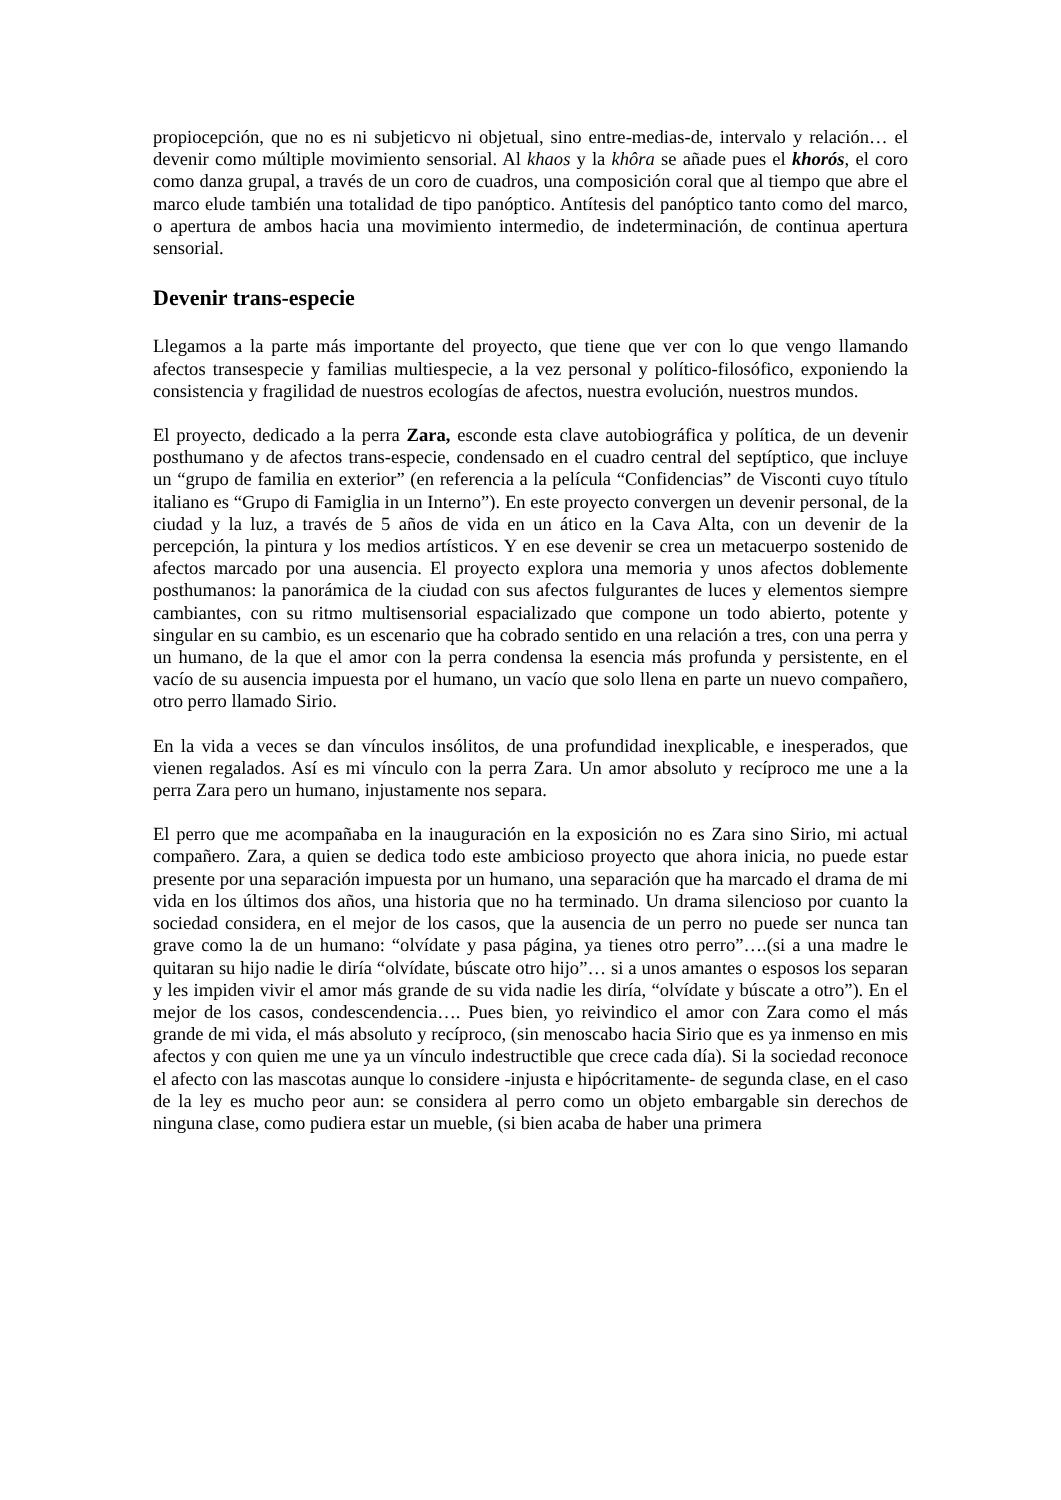propiocepción, que no es ni subjeticvo ni objetual, sino entre-medias-de, intervalo y relación… el devenir como múltiple movimiento sensorial. Al khaos y la khôra se añade pues el khorós, el coro como danza grupal, a través de un coro de cuadros, una composición coral que al tiempo que abre el marco elude también una totalidad de tipo panóptico. Antítesis del panóptico tanto como del marco, o apertura de ambos hacia una movimiento intermedio, de indeterminación, de continua apertura sensorial.
Devenir trans-especie
Llegamos a la parte más importante del proyecto, que tiene que ver con lo que vengo llamando afectos transespecie y familias multiespecie, a la vez personal y político-filosófico, exponiendo la consistencia y fragilidad de nuestros ecologías de afectos, nuestra evolución, nuestros mundos.
El proyecto, dedicado a la perra Zara, esconde esta clave autobiográfica y política, de un devenir posthumano y de afectos trans-especie, condensado en el cuadro central del septíptico, que incluye un “grupo de familia en exterior” (en referencia a la película “Confidencias” de Visconti cuyo título italiano es “Grupo di Famiglia in un Interno”). En este proyecto convergen un devenir personal, de la ciudad y la luz, a través de 5 años de vida en un ático en la Cava Alta, con un devenir de la percepción, la pintura y los medios artísticos. Y en ese devenir se crea un metacuerpo sostenido de afectos marcado por una ausencia. El proyecto explora una memoria y unos afectos doblemente posthumanos: la panorámica de la ciudad con sus afectos fulgurantes de luces y elementos siempre cambiantes, con su ritmo multisensorial espacializado que compone un todo abierto, potente y singular en su cambio, es un escenario que ha cobrado sentido en una relación a tres, con una perra y un humano, de la que el amor con la perra condensa la esencia más profunda y persistente, en el vacío de su ausencia impuesta por el humano, un vacío que solo llena en parte un nuevo compañero, otro perro llamado Sirio.
En la vida a veces se dan vínculos insólitos, de una profundidad inexplicable, e inesperados, que vienen regalados. Así es mi vínculo con la perra Zara. Un amor absoluto y recíproco me une a la perra Zara pero un humano, injustamente nos separa.
El perro que me acompañaba en la inauguración en la exposición no es Zara sino Sirio, mi actual compañero. Zara, a quien se dedica todo este ambicioso proyecto que ahora inicia, no puede estar presente por una separación impuesta por un humano, una separación que ha marcado el drama de mi vida en los últimos dos años, una historia que no ha terminado. Un drama silencioso por cuanto la sociedad considera, en el mejor de los casos, que la ausencia de un perro no puede ser nunca tan grave como la de un humano: “olvídate y pasa página, ya tienes otro perro”….(si a una madre le quitaran su hijo nadie le diría “olvídate, búscate otro hijo”… si a unos amantes o esposos los separan y les impiden vivir el amor más grande de su vida nadie les diría, “olvídate y búscate a otro”). En el mejor de los casos, condescendencia…. Pues bien, yo reivindico el amor con Zara como el más grande de mi vida, el más absoluto y recíproco, (sin menoscabo hacia Sirio que es ya inmenso en mis afectos y con quien me une ya un vínculo indestructible que crece cada día). Si la sociedad reconoce el afecto con las mascotas aunque lo considere -injusta e hipócritamente- de segunda clase, en el caso de la ley es mucho peor aun: se considera al perro como un objeto embargable sin derechos de ninguna clase, como pudiera estar un mueble, (si bien acaba de haber una primera